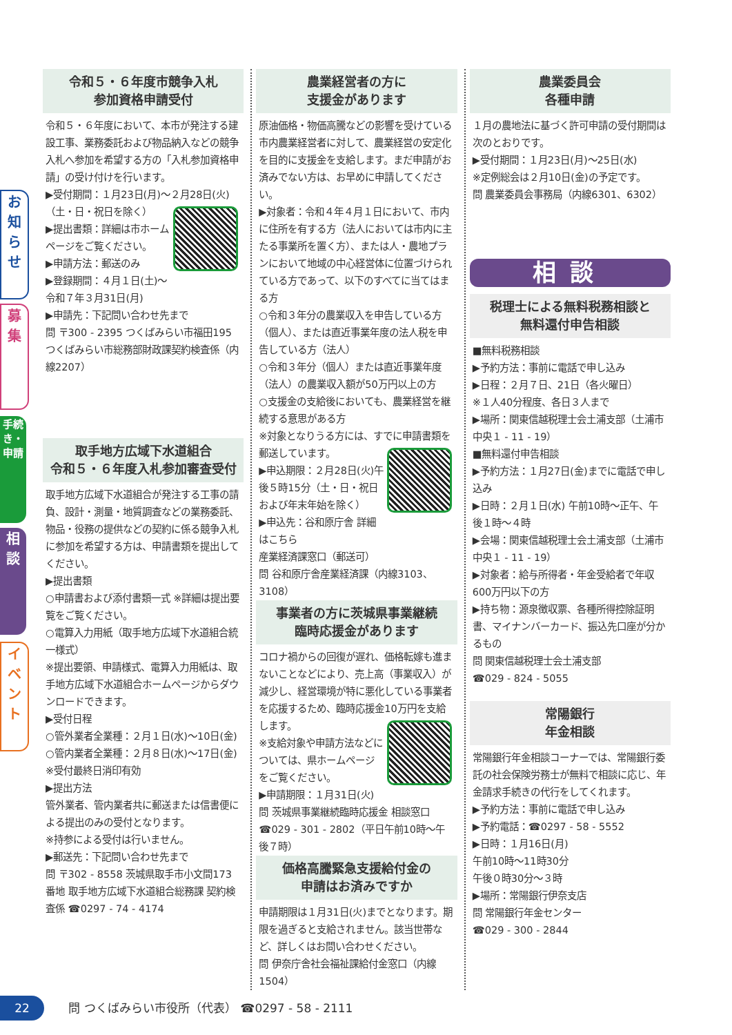お知らせ
募集
手続き・申請
相談
イベント
令和５・６年度市競争入札
参加資格申請受付
令和５・６年度において、本市が発注する建設工事、業務委託および物品納入などの競争入札へ参加を希望する方の「入札参加資格申請」の受け付けを行います。
▶受付期間：１月23日(月)～２月28日(火)（土・日・祝日を除く）
▶提出書類：詳細は市ホームページをご覧ください。
▶申請方法：郵送のみ
▶登録期間：４月１日(土)～令和７年３月31日(月)
▶申請先：下記問い合わせ先まで
問 〒300 - 2395 つくばみらい市福田195 つくばみらい市総務部財政課契約検査係（内線2207）
取手地方広域下水道組合
令和５・６年度入札参加審査受付
取手地方広域下水道組合が発注する工事の請負、設計・測量・地質調査などの業務委託、物品・役務の提供などの契約に係る競争入札に参加を希望する方は、申請書類を提出してください。
▶提出書類
○申請書および添付書類一式 ※詳細は提出要覧をご覧ください。
○電算入力用紙（取手地方広域下水道組合統一様式）
※提出要領、申請様式、電算入力用紙は、取手地方広域下水道組合ホームページからダウンロードできます。
▶受付日程
○管外業者全業種：２月１日(水)～10日(金)
○管内業者全業種：２月８日(水)～17日(金)
※受付最終日消印有効
▶提出方法
管外業者、管内業者共に郵送または信書便による提出のみの受付となります。
※持参による受付は行いません。
▶郵送先：下記問い合わせ先まで
問 〒302 - 8558 茨城県取手市小文間173番地 取手地方広域下水道組合総務課 契約検査係 ☎0297 - 74 - 4174
農業経営者の方に
支援金があります
原油価格・物価高騰などの影響を受けている市内農業経営者に対して、農業経営の安定化を目的に支援金を支給します。まだ申請がお済みでない方は、お早めに申請してください。
▶対象者：令和４年４月１日において、市内に住所を有する方（法人においては市内に主たる事業所を置く方）、または人・農地プランにおいて地域の中心経営体に位置づけられている方であって、以下のすべてに当てはまる方
○令和３年分の農業収入を申告している方（個人）、または直近事業年度の法人税を申告している方（法人）
○令和３年分（個人）または直近事業年度（法人）の農業収入額が50万円以上の方
○支援金の支給後においても、農業経営を継続する意思がある方
※対象となりうる方には、すでに申請書類を郵送しています。
▶申込期限：２月28日(火)午後５時15分（土・日・祝日および年末年始を除く）
▶申込先：谷和原庁舎 詳細はこちら
産業経済課窓口（郵送可）
問 谷和原庁舎産業経済課（内線3103、3108）
事業者の方に茨城県事業継続
臨時応援金があります
コロナ禍からの回復が遅れ、価格転嫁も進まないことなどにより、売上高（事業収入）が減少し、経営環境が特に悪化している事業者を応援するため、臨時応援金10万円を支給します。
※支給対象や申請方法などについては、県ホームページをご覧ください。
▶申請期限：１月31日(火)
問 茨城県事業継続臨時応援金 相談窓口
☎029 - 301 - 2802（平日午前10時～午後７時）
価格高騰緊急支援給付金の
申請はお済みですか
申請期限は１月31日(火)までとなります。期限を過ぎると支給されません。該当世帯など、詳しくはお問い合わせください。
問 伊奈庁舎社会福祉課給付金窓口（内線1504）
農業委員会
各種申請
１月の農地法に基づく許可申請の受付期間は次のとおりです。
▶受付期間：１月23日(月)～25日(水)
※定例総会は２月10日(金)の予定です。
問 農業委員会事務局（内線6301、6302）
相談
税理士による無料税務相談と
無料還付申告相談
■無料税務相談
▶予約方法：事前に電話で申し込み
▶日程：２月７日、21日（各火曜日）
※１人40分程度、各日３人まで
▶場所：関東信越税理士会土浦支部（土浦市中央１ - 11 - 19）
■無料還付申告相談
▶予約方法：１月27日(金)までに電話で申し込み
▶日時：２月１日(水) 午前10時～正午、午後１時～４時
▶会場：関東信越税理士会土浦支部（土浦市中央１ - 11 - 19）
▶対象者：給与所得者・年金受給者で年収600万円以下の方
▶持ち物：源泉徴収票、各種所得控除証明書、マイナンバーカード、振込先口座が分かるもの
問 関東信越税理士会土浦支部
☎029 - 824 - 5055
常陽銀行
年金相談
常陽銀行年金相談コーナーでは、常陽銀行委託の社会保険労務士が無料で相談に応じ、年金請求手続きの代行をしてくれます。
▶予約方法：事前に電話で申し込み
▶予約電話：☎0297 - 58 - 5552
▶日時：１月16日(月)
午前10時～11時30分
午後０時30分～３時
▶場所：常陽銀行伊奈支店
問 常陽銀行年金センター
☎029 - 300 - 2844
22 問 つくばみらい市役所（代表） ☎0297 - 58 - 2111